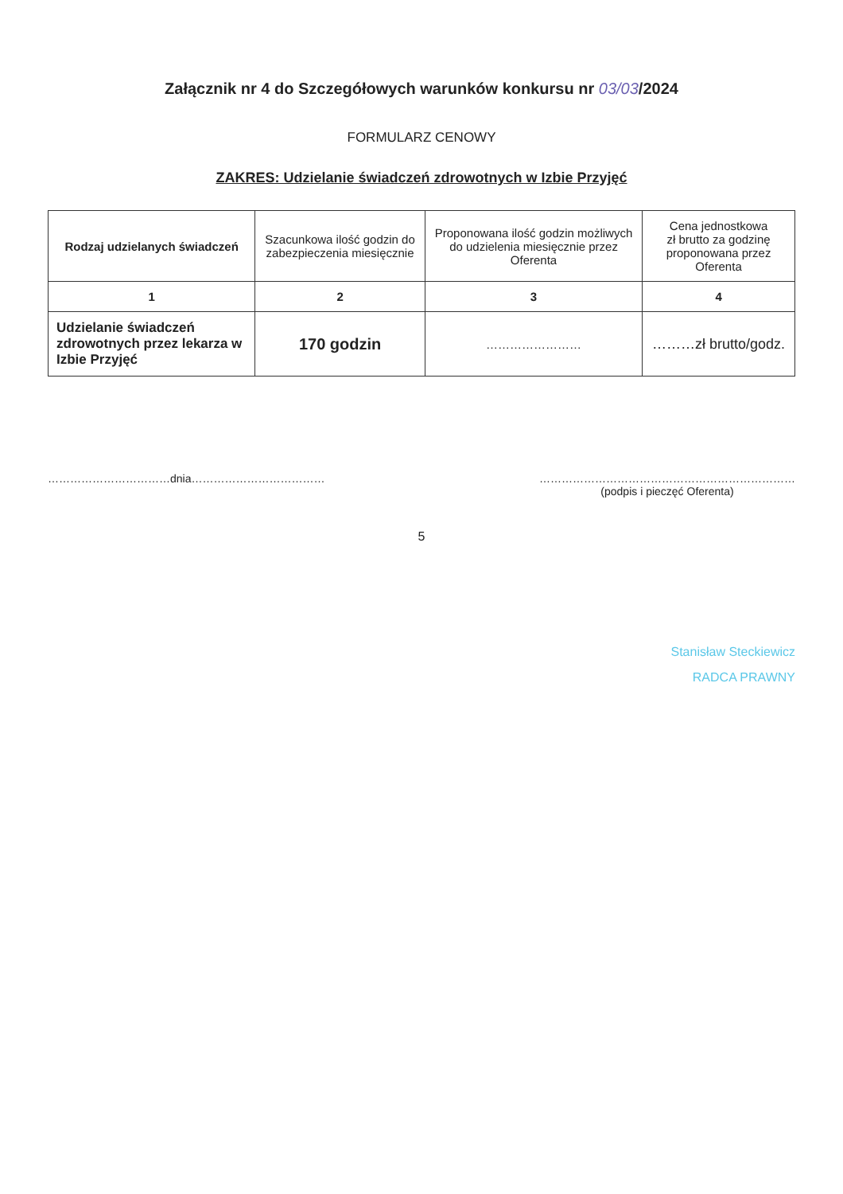Załącznik nr 4 do Szczegółowych warunków konkursu nr 03/03/2024
FORMULARZ CENOWY
ZAKRES: Udzielanie świadczeń zdrowotnych w Izbie Przyjęć
| Rodzaj udzielanych świadczeń | Szacunkowa ilość godzin do zabezpieczenia miesięcznie | Proponowana ilość godzin możliwych do udzielenia miesięcznie przez Oferenta | Cena jednostkowa zł brutto za godzinę proponowana przez Oferenta |
| --- | --- | --- | --- |
| 1 | 2 | 3 | 4 |
| Udzielanie świadczeń zdrowotnych przez lekarza w Izbie Przyjęć | 170 godzin | …………………… | ………zł brutto/godz. |
……………………………dnia……………………………… ……………………………………………………………
(podpis i pieczęć Oferenta)
5
Stanisław Steckiewicz
RADCA PRAWNY